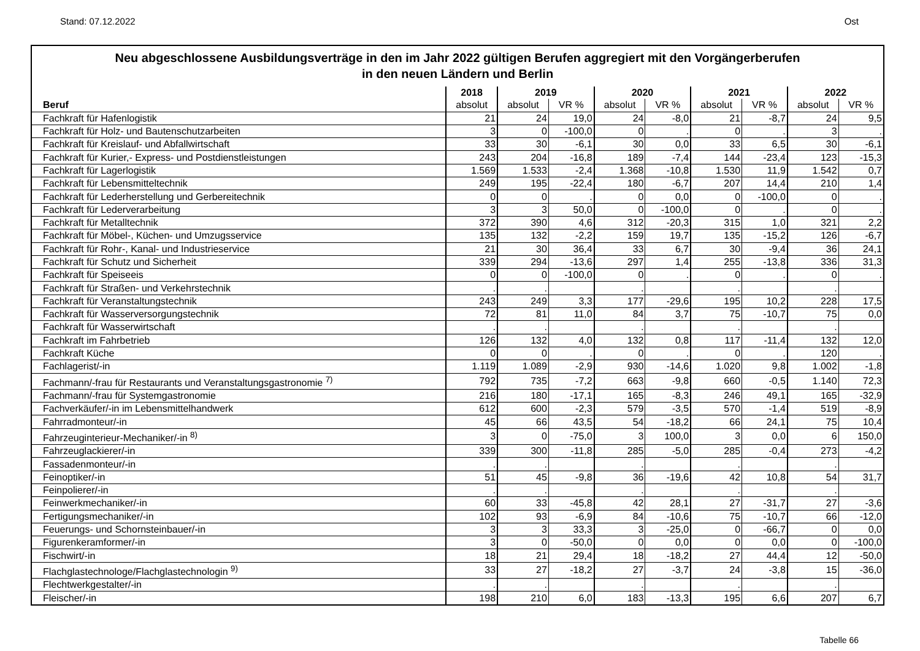Stand: 07.12.2022 Ost
Neu abgeschlossene Ausbildungsverträge in den im Jahr 2022 gültigen Berufen aggregiert mit den Vorgängerberufen
in den neuen Ländern und Berlin
| | 2018 | 2019 | | 2020 | | 2021 | | 2022 | |
| --- | --- | --- | --- | --- | --- | --- | --- | --- | --- |
| Beruf | absolut | absolut | VR % | absolut | VR % | absolut | VR % | absolut | VR % |
| Fachkraft für Hafenlogistik | 21 | 24 | 19,0 | 24 | -8,0 | 21 | -8,7 | 24 | 9,5 |
| Fachkraft für Holz- und Bautenschutzarbeiten | 3 | 0 | -100,0 | 0 | . | 0 | . | 3 | . |
| Fachkraft für Kreislauf- und Abfallwirtschaft | 33 | 30 | -6,1 | 30 | 0,0 | 33 | 6,5 | 30 | -6,1 |
| Fachkraft für Kurier,- Express- und Postdienstleistungen | 243 | 204 | -16,8 | 189 | -7,4 | 144 | -23,4 | 123 | -15,3 |
| Fachkraft für Lagerlogistik | 1.569 | 1.533 | -2,4 | 1.368 | -10,8 | 1.530 | 11,9 | 1.542 | 0,7 |
| Fachkraft für Lebensmitteltechnik | 249 | 195 | -22,4 | 180 | -6,7 | 207 | 14,4 | 210 | 1,4 |
| Fachkraft für Lederherstellung und Gerbereitechnik | 0 | 0 | . | 0 | 0,0 | 0 | -100,0 | 0 | . |
| Fachkraft für Lederverarbeitung | 3 | 3 | 50,0 | 0 | -100,0 | 0 | . | 0 | . |
| Fachkraft für Metalltechnik | 372 | 390 | 4,6 | 312 | -20,3 | 315 | 1,0 | 321 | 2,2 |
| Fachkraft für Möbel-, Küchen- und Umzugsservice | 135 | 132 | -2,2 | 159 | 19,7 | 135 | -15,2 | 126 | -6,7 |
| Fachkraft für Rohr-, Kanal- und Industrieservice | 21 | 30 | 36,4 | 33 | 6,7 | 30 | -9,4 | 36 | 24,1 |
| Fachkraft für Schutz und Sicherheit | 339 | 294 | -13,6 | 297 | 1,4 | 255 | -13,8 | 336 | 31,3 |
| Fachkraft für Speiseeis | 0 | 0 | -100,0 | 0 | . | 0 | . | 0 | . |
| Fachkraft für Straßen- und Verkehrstechnik | . | . | | . | | . | | . | |
| Fachkraft für Veranstaltungstechnik | 243 | 249 | 3,3 | 177 | -29,6 | 195 | 10,2 | 228 | 17,5 |
| Fachkraft für Wasserversorgungstechnik | 72 | 81 | 11,0 | 84 | 3,7 | 75 | -10,7 | 75 | 0,0 |
| Fachkraft für Wasserwirtschaft | . | . | | . | | . | | . | |
| Fachkraft im Fahrbetrieb | 126 | 132 | 4,0 | 132 | 0,8 | 117 | -11,4 | 132 | 12,0 |
| Fachkraft Küche | 0 | 0 | . | 0 | . | 0 | . | 120 | . |
| Fachlagerist/-in | 1.119 | 1.089 | -2,9 | 930 | -14,6 | 1.020 | 9,8 | 1.002 | -1,8 |
| Fachmann/-frau für Restaurants und Veranstaltungsgastronomie <sup>7)</sup> | 792 | 735 | -7,2 | 663 | -9,8 | 660 | -0,5 | 1.140 | 72,3 |
| Fachmann/-frau für Systemgastronomie | 216 | 180 | -17,1 | 165 | -8,3 | 246 | 49,1 | 165 | -32,9 |
| Fachverkäufer/-in im Lebensmittelhandwerk | 612 | 600 | -2,3 | 579 | -3,5 | 570 | -1,4 | 519 | -8,9 |
| Fahrradmonteur/-in | 45 | 66 | 43,5 | 54 | -18,2 | 66 | 24,1 | 75 | 10,4 |
| Fahrzeuginterieur-Mechaniker/-in <sup>8)</sup> | 3 | 0 | -75,0 | 3 | 100,0 | 3 | 0,0 | 6 | 150,0 |
| Fahrzeuglackierer/-in | 339 | 300 | -11,8 | 285 | -5,0 | 285 | -0,4 | 273 | -4,2 |
| Fassadenmonteur/-in | . | . | | . | | . | | . | |
| Feinoptiker/-in | 51 | 45 | -9,8 | 36 | -19,6 | 42 | 10,8 | 54 | 31,7 |
| Feinpolierer/-in | . | . | | . | | . | | . | |
| Feinwerkmechaniker/-in | 60 | 33 | -45,8 | 42 | 28,1 | 27 | -31,7 | 27 | -3,6 |
| Fertigungsmechaniker/-in | 102 | 93 | -6,9 | 84 | -10,6 | 75 | -10,7 | 66 | -12,0 |
| Feuerungs- und Schornsteinbauer/-in | 3 | 3 | 33,3 | 3 | -25,0 | 0 | -66,7 | 0 | 0,0 |
| Figurenkeramformer/-in | 3 | 0 | -50,0 | 0 | 0,0 | 0 | 0,0 | 0 | -100,0 |
| Fischwirt/-in | 18 | 21 | 29,4 | 18 | -18,2 | 27 | 44,4 | 12 | -50,0 |
| Flachglastechnologe/Flachglastechnologin <sup>9)</sup> | 33 | 27 | -18,2 | 27 | -3,7 | 24 | -3,8 | 15 | -36,0 |
| Flechtwerkgestalter/-in | . | . | | . | | . | | . | |
| Fleischer/-in | 198 | 210 | 6,0 | 183 | -13,3 | 195 | 6,6 | 207 | 6,7 |
Tabelle 66